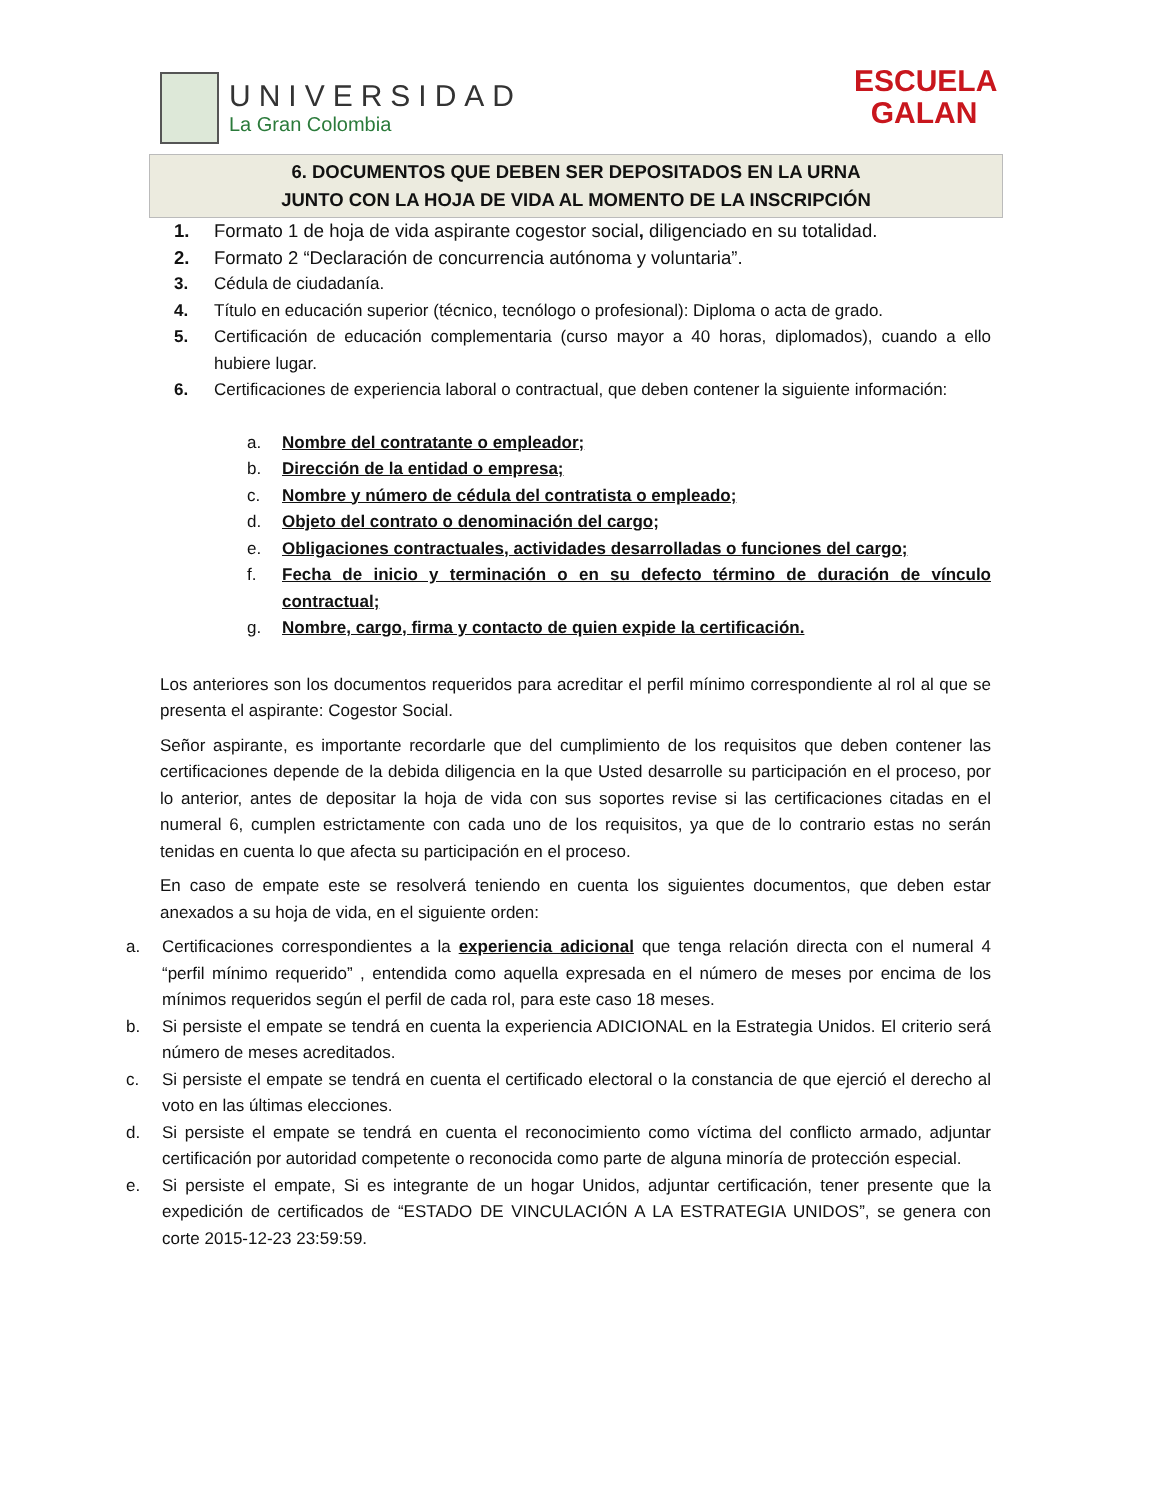UNIVERSIDAD
La Gran Colombia
ESCUELA
GALAN
6. DOCUMENTOS QUE DEBEN SER DEPOSITADOS EN LA URNA
JUNTO CON LA HOJA DE VIDA AL MOMENTO DE LA INSCRIPCIÓN
1. Formato 1 de hoja de vida aspirante cogestor social, diligenciado en su totalidad.
2. Formato 2 “Declaración de concurrencia autónoma y voluntaria”.
3. Cédula de ciudadanía.
4. Título en educación superior (técnico, tecnólogo o profesional): Diploma o acta de grado.
5. Certificación de educación complementaria (curso mayor a 40 horas, diplomados), cuando a ello hubiere lugar.
6. Certificaciones de experiencia laboral o contractual, que deben contener la siguiente información:
a. Nombre del contratante o empleador;
b. Dirección de la entidad o empresa;
c. Nombre y número de cédula del contratista o empleado;
d. Objeto del contrato o denominación del cargo;
e. Obligaciones contractuales, actividades desarrolladas o funciones del cargo;
f. Fecha de inicio y terminación o en su defecto término de duración de vínculo contractual;
g. Nombre, cargo, firma y contacto de quien expide la certificación.
Los anteriores son los documentos requeridos para acreditar el perfil mínimo correspondiente al rol al que se presenta el aspirante: Cogestor Social.
Señor aspirante, es importante recordarle que del cumplimiento de los requisitos que deben contener las certificaciones depende de la debida diligencia en la que Usted desarrolle su participación en el proceso, por lo anterior, antes de depositar la hoja de vida con sus soportes revise si las certificaciones citadas en el numeral 6, cumplen estrictamente con cada uno de los requisitos, ya que de lo contrario estas no serán tenidas en cuenta lo que afecta su participación en el proceso.
En caso de empate este se resolverá teniendo en cuenta los siguientes documentos, que deben estar anexados a su hoja de vida, en el siguiente orden:
a. Certificaciones correspondientes a la experiencia adicional que tenga relación directa con el numeral 4 “perfil mínimo requerido” , entendida como aquella expresada en el número de meses por encima de los mínimos requeridos según el perfil de cada rol, para este caso 18 meses.
b. Si persiste el empate se tendrá en cuenta la experiencia ADICIONAL en la Estrategia Unidos. El criterio será número de meses acreditados.
c. Si persiste el empate se tendrá en cuenta el certificado electoral o la constancia de que ejerció el derecho al voto en las últimas elecciones.
d. Si persiste el empate se tendrá en cuenta el reconocimiento como víctima del conflicto armado, adjuntar certificación por autoridad competente o reconocida como parte de alguna minoría de protección especial.
e. Si persiste el empate, Si es integrante de un hogar Unidos, adjuntar certificación, tener presente que la expedición de certificados de “ESTADO DE VINCULACIÓN A LA ESTRATEGIA UNIDOS”, se genera con corte 2015-12-23 23:59:59.